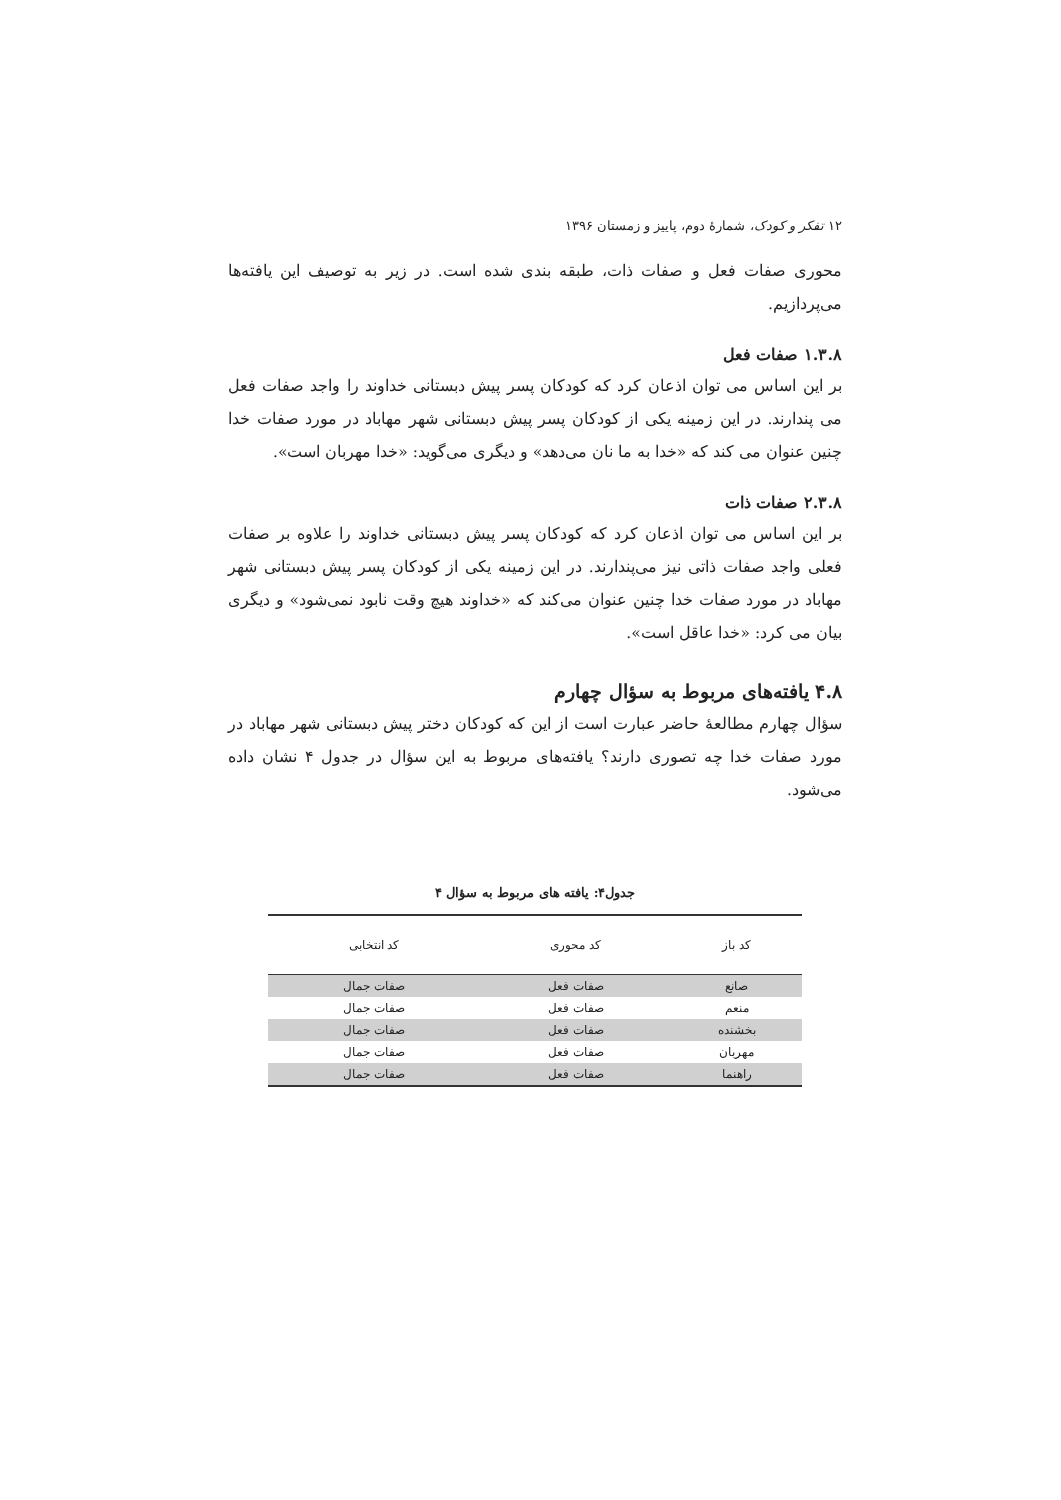۱۲ تفکر و کودک، شمارهٔ دوم، پاییز و زمستان ۱۳۹۶
محوری صفات فعل و صفات ذات، طبقه بندی شده است. در زیر به توصیف این یافته‌ها می‌پردازیم.
۱.۳.۸ صفات فعل
بر این اساس می توان اذعان کرد که کودکان پسر پیش دبستانی خداوند را واجد صفات فعل می پندارند. در این زمینه یکی از کودکان پسر پیش دبستانی شهر مهاباد در مورد صفات خدا چنین عنوان می کند که «خدا به ما نان می‌دهد» و دیگری می‌گوید: «خدا مهربان است».
۲.۳.۸ صفات ذات
بر این اساس می توان اذعان کرد که کودکان پسر پیش دبستانی خداوند را علاوه بر صفات فعلی واجد صفات ذاتی نیز می‌پندارند. در این زمینه یکی از کودکان پسر پیش دبستانی شهر مهاباد در مورد صفات خدا چنین عنوان می‌کند که «خداوند هیچ وقت نابود نمی‌شود» و دیگری بیان می کرد: «خدا عاقل است».
۴.۸ یافته‌های مربوط به سؤال چهارم
سؤال چهارم مطالعهٔ حاضر عبارت است از این که کودکان دختر پیش دبستانی شهر مهاباد در مورد صفات خدا چه تصوری دارند؟ یافته‌های مربوط به این سؤال در جدول ۴ نشان داده می‌شود.
جدول۴: یافته های مربوط به سؤال ۴
| کد باز | کد محوری | کد انتخابی |
| --- | --- | --- |
| صانع | صفات فعل | صفات جمال |
| منعم | صفات فعل | صفات جمال |
| بخشنده | صفات فعل | صفات جمال |
| مهربان | صفات فعل | صفات جمال |
| راهنما | صفات فعل | صفات جمال |